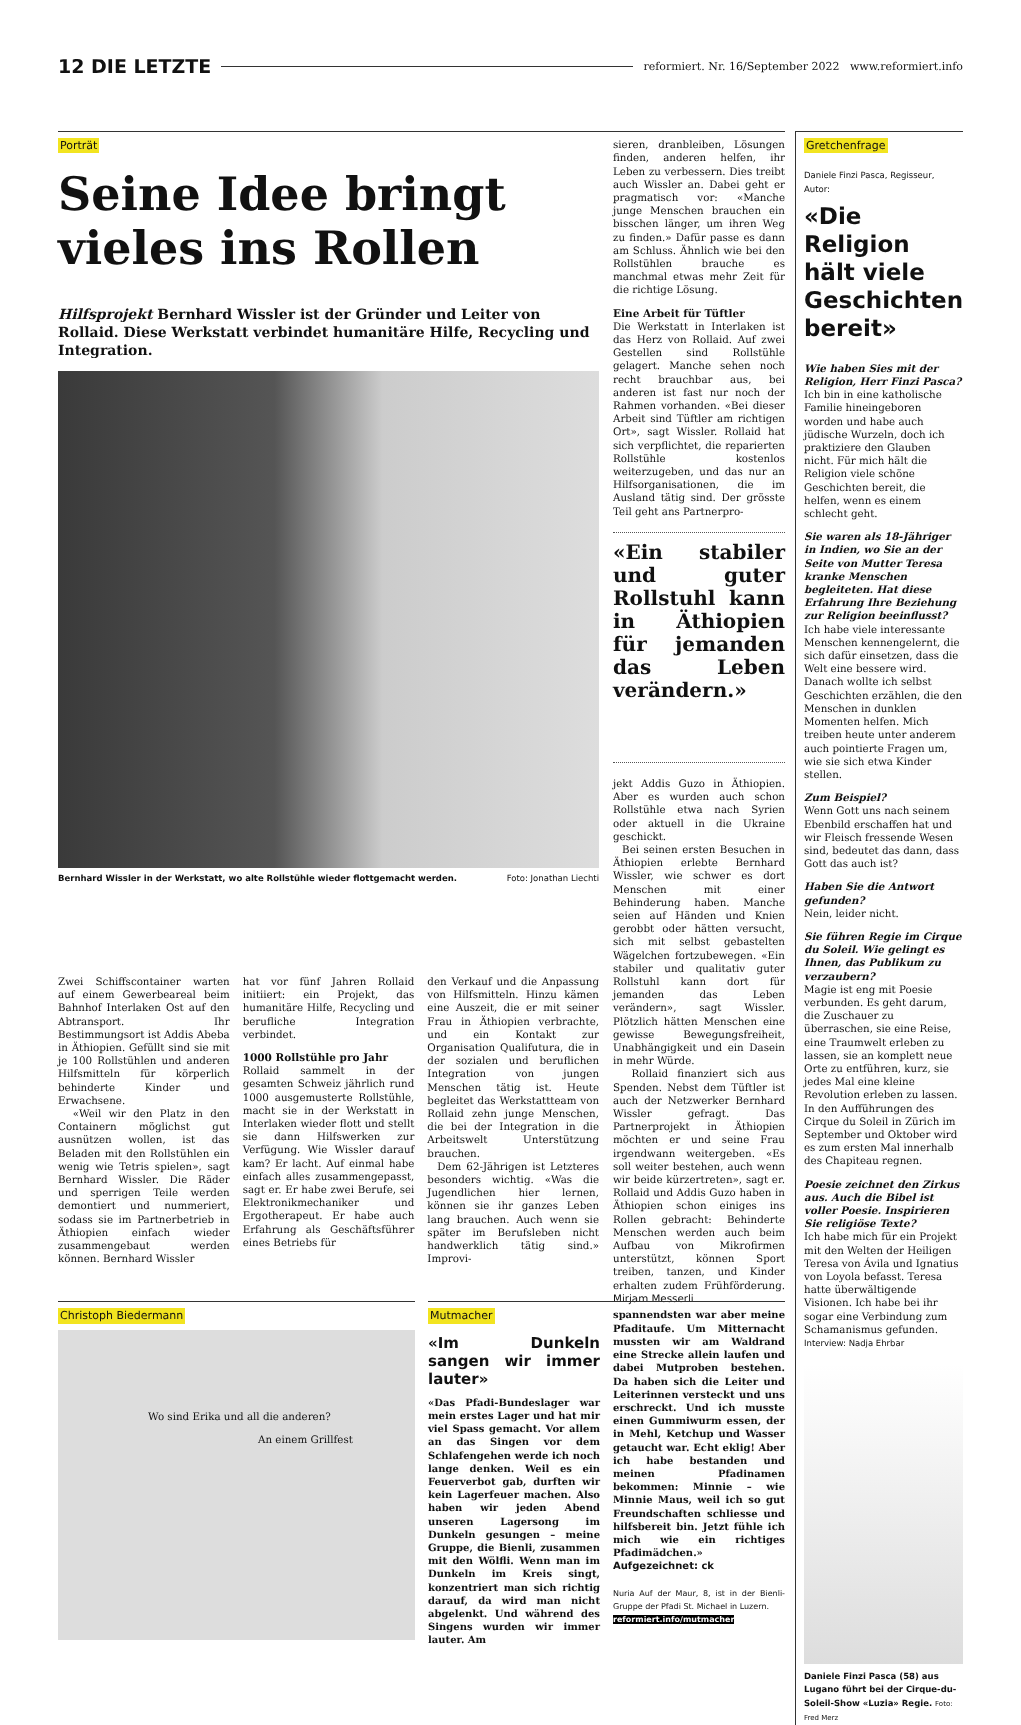12 DIE LETZTE reformiert. Nr. 16/September 2022 www.reformiert.info
Porträt
Seine Idee bringt vieles ins Rollen
Hilfsprojekt Bernhard Wissler ist der Gründer und Leiter von Rollaid. Diese Werkstatt verbindet humanitäre Hilfe, Recycling und Integration.
Bernhard Wissler in der Werkstatt, wo alte Rollstühle wieder flottgemacht werden. Foto: Jonathan Liechti
sieren, dranbleiben, Lösungen finden, anderen helfen, ihr Leben zu verbessern. Dies treibt auch Wissler an. Dabei geht er pragmatisch vor: «Manche junge Menschen brauchen ein bisschen länger, um ihren Weg zu finden.» Dafür passe es dann am Schluss. Ähnlich wie bei den Rollstühlen brauche es manchmal etwas mehr Zeit für die richtige Lösung.
Eine Arbeit für Tüftler
Die Werkstatt in Interlaken ist das Herz von Rollaid. Auf zwei Gestellen sind Rollstühle gelagert. Manche sehen noch recht brauchbar aus, bei anderen ist fast nur noch der Rahmen vorhanden. «Bei dieser Arbeit sind Tüftler am richtigen Ort», sagt Wissler. Rollaid hat sich verpflichtet, die reparierten Rollstühle kostenlos weiterzugeben, und das nur an Hilfsorganisationen, die im Ausland tätig sind. Der grösste Teil geht ans Partnerpro-
«Ein stabiler und guter Rollstuhl kann in Äthiopien für jemanden das Leben verändern.»
jekt Addis Guzo in Äthiopien. Aber es wurden auch schon Rollstühle etwa nach Syrien oder aktuell in die Ukraine geschickt.
Bei seinen ersten Besuchen in Äthiopien erlebte Bernhard Wissler, wie schwer es dort Menschen mit einer Behinderung haben. Manche seien auf Händen und Knien gerobbt oder hätten versucht, sich mit selbst gebastelten Wägelchen fortzubewegen. «Ein stabiler und qualitativ guter Rollstuhl kann dort für jemanden das Leben verändern», sagt Wissler. Plötzlich hätten Menschen eine gewisse Bewegungsfreiheit, Unabhängigkeit und ein Dasein in mehr Würde.
Rollaid finanziert sich aus Spenden. Nebst dem Tüftler ist auch der Netzwerker Bernhard Wissler gefragt. Das Partnerprojekt in Äthiopien möchten er und seine Frau irgendwann weitergeben. «Es soll weiter bestehen, auch wenn wir beide kürzertreten», sagt er. Rollaid und Addis Guzo haben in Äthiopien schon einiges ins Rollen gebracht: Behinderte Menschen werden auch beim Aufbau von Mikrofirmen unterstützt, können Sport treiben, tanzen, und Kinder erhalten zudem Frühförderung. Mirjam Messerli
Zwei Schiffscontainer warten auf einem Gewerbeareal beim Bahnhof Interlaken Ost auf den Abtransport. Ihr Bestimmungsort ist Addis Abeba in Äthiopien. Gefüllt sind sie mit je 100 Rollstühlen und anderen Hilfsmitteln für körperlich behinderte Kinder und Erwachsene.
«Weil wir den Platz in den Containern möglichst gut ausnützen wollen, ist das Beladen mit den Rollstühlen ein wenig wie Tetris spielen», sagt Bernhard Wissler. Die Räder und sperrigen Teile werden demontiert und nummeriert, sodass sie im Partnerbetrieb in Äthiopien einfach wieder zusammengebaut werden können. Bernhard Wissler
hat vor fünf Jahren Rollaid initiiert: ein Projekt, das humanitäre Hilfe, Recycling und berufliche Integration verbindet.
1000 Rollstühle pro Jahr
Rollaid sammelt in der gesamten Schweiz jährlich rund 1000 ausgemusterte Rollstühle, macht sie in der Werkstatt in Interlaken wieder flott und stellt sie dann Hilfswerken zur Verfügung. Wie Wissler darauf kam? Er lacht. Auf einmal habe einfach alles zusammengepasst, sagt er. Er habe zwei Berufe, sei Elektronikmechaniker und Ergotherapeut. Er habe auch Erfahrung als Geschäftsführer eines Betriebs für
den Verkauf und die Anpassung von Hilfsmitteln. Hinzu kämen eine Auszeit, die er mit seiner Frau in Äthiopien verbrachte, und ein Kontakt zur Organisation Qualifutura, die in der sozialen und beruflichen Integration von jungen Menschen tätig ist. Heute begleitet das Werkstattteam von Rollaid zehn junge Menschen, die bei der Integration in die Arbeitswelt Unterstützung brauchen.
Dem 62-Jährigen ist Letzteres besonders wichtig. «Was die Jugendlichen hier lernen, können sie ihr ganzes Leben lang brauchen. Auch wenn sie später im Berufsleben nicht handwerklich tätig sind.» Improvi-
Christoph Biedermann
Wo sind Erika und all die anderen?
An einem Grillfest
Mutmacher
«Im Dunkeln sangen wir immer lauter»
«Das Pfadi-Bundeslager war mein erstes Lager und hat mir viel Spass gemacht. Vor allem an das Singen vor dem Schlafengehen werde ich noch lange denken. Weil es ein Feuerverbot gab, durften wir kein Lagerfeuer machen. Also haben wir jeden Abend unseren Lagersong im Dunkeln gesungen – meine Gruppe, die Bienli, zusammen mit den Wölfli. Wenn man im Dunkeln im Kreis singt, konzentriert man sich richtig darauf, da wird man nicht abgelenkt. Und während des Singens wurden wir immer lauter. Am
spannendsten war aber meine Pfaditaufe. Um Mitternacht mussten wir am Waldrand eine Strecke allein laufen und dabei Mutproben bestehen. Da haben sich die Leiter und Leiterinnen versteckt und uns erschreckt. Und ich musste einen Gummiwurm essen, der in Mehl, Ketchup und Wasser getaucht war. Echt eklig! Aber ich habe bestanden und meinen Pfadinamen bekommen: Minnie – wie Minnie Maus, weil ich so gut Freundschaften schliesse und hilfsbereit bin. Jetzt fühle ich mich wie ein richtiges Pfadimädchen.» Aufgezeichnet: ck
Nuria Auf der Maur, 8, ist in der Bienli-Gruppe der Pfadi St. Michael in Luzern.
reformiert.info/mutmacher
Gretchenfrage
Daniele Finzi Pasca, Regisseur, Autor:
«Die Religion hält viele Geschichten bereit»
Wie haben Sies mit der Religion, Herr Finzi Pasca?
Ich bin in eine katholische Familie hineingeboren worden und habe auch jüdische Wurzeln, doch ich praktiziere den Glauben nicht. Für mich hält die Religion viele schöne Geschichten bereit, die helfen, wenn es einem schlecht geht.
Sie waren als 18-Jähriger in Indien, wo Sie an der Seite von Mutter Teresa kranke Menschen begleiteten. Hat diese Erfahrung Ihre Beziehung zur Religion beeinflusst?
Ich habe viele interessante Menschen kennengelernt, die sich dafür einsetzen, dass die Welt eine bessere wird. Danach wollte ich selbst Geschichten erzählen, die den Menschen in dunklen Momenten helfen. Mich treiben heute unter anderem auch pointierte Fragen um, wie sie sich etwa Kinder stellen.
Zum Beispiel?
Wenn Gott uns nach seinem Ebenbild erschaffen hat und wir Fleisch fressende Wesen sind, bedeutet das dann, dass Gott das auch ist?
Haben Sie die Antwort gefunden?
Nein, leider nicht.
Sie führen Regie im Cirque du Soleil. Wie gelingt es Ihnen, das Publikum zu verzaubern?
Magie ist eng mit Poesie verbunden. Es geht darum, die Zuschauer zu überraschen, sie eine Reise, eine Traumwelt erleben zu lassen, sie an komplett neue Orte zu entführen, kurz, sie jedes Mal eine kleine Revolution erleben zu lassen. In den Aufführungen des Cirque du Soleil in Zürich im September und Oktober wird es zum ersten Mal innerhalb des Chapiteau regnen.
Poesie zeichnet den Zirkus aus. Auch die Bibel ist voller Poesie. Inspirieren Sie religiöse Texte?
Ich habe mich für ein Projekt mit den Welten der Heiligen Teresa von Ávila und Ignatius von Loyola befasst. Teresa hatte überwältigende Visionen. Ich habe bei ihr sogar eine Verbindung zum Schamanismus gefunden. Interview: Nadja Ehrbar
Daniele Finzi Pasca (58) aus Lugano führt bei der Cirque-du-Soleil-Show «Luzia» Regie. Foto: Fred Merz